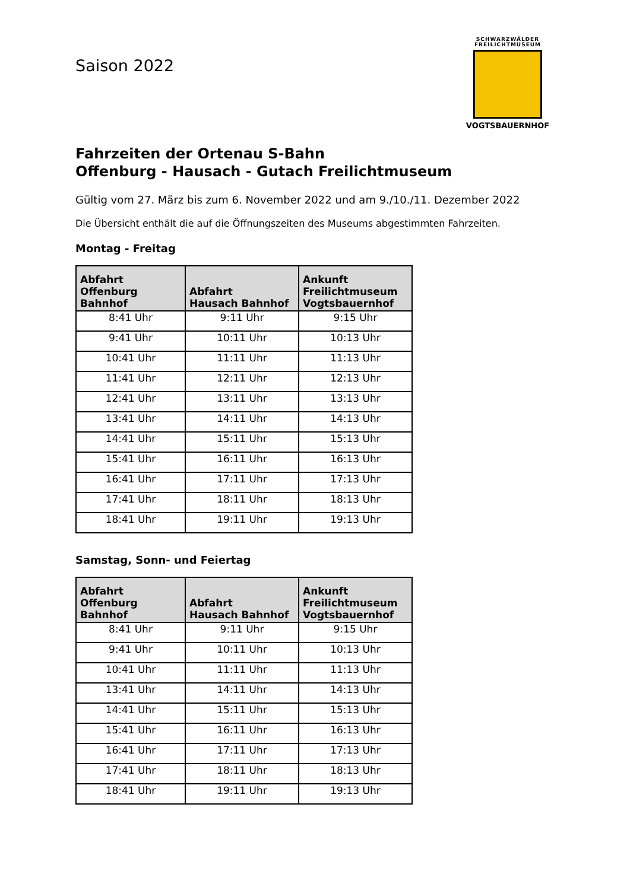SCHWARZWÄLDER
FREILICHTMUSEUM
VOGTSBAUERNHOF
Saison 2022
Fahrzeiten der Ortenau S-Bahn
Offenburg - Hausach - Gutach Freilichtmuseum
Gültig vom 27. März bis zum 6. November 2022 und am 9./10./11. Dezember 2022
Die Übersicht enthält die auf die Öffnungszeiten des Museums abgestimmten Fahrzeiten.
Montag - Freitag
| Abfahrt Offenburg Bahnhof | Abfahrt Hausach Bahnhof | Ankunft Freilichtmuseum Vogtsbauernhof |
| --- | --- | --- |
| 8:41 Uhr | 9:11 Uhr | 9:15 Uhr |
| 9:41 Uhr | 10:11 Uhr | 10:13 Uhr |
| 10:41 Uhr | 11:11 Uhr | 11:13 Uhr |
| 11:41 Uhr | 12:11 Uhr | 12:13 Uhr |
| 12:41 Uhr | 13:11 Uhr | 13:13 Uhr |
| 13:41 Uhr | 14:11 Uhr | 14:13 Uhr |
| 14:41 Uhr | 15:11 Uhr | 15:13 Uhr |
| 15:41 Uhr | 16:11 Uhr | 16:13 Uhr |
| 16:41 Uhr | 17:11 Uhr | 17:13 Uhr |
| 17:41 Uhr | 18:11 Uhr | 18:13 Uhr |
| 18:41 Uhr | 19:11 Uhr | 19:13 Uhr |
Samstag, Sonn- und Feiertag
| Abfahrt Offenburg Bahnhof | Abfahrt Hausach Bahnhof | Ankunft Freilichtmuseum Vogtsbauernhof |
| --- | --- | --- |
| 8:41 Uhr | 9:11 Uhr | 9:15 Uhr |
| 9:41 Uhr | 10:11 Uhr | 10:13 Uhr |
| 10:41 Uhr | 11:11 Uhr | 11:13 Uhr |
| 13:41 Uhr | 14:11 Uhr | 14:13 Uhr |
| 14:41 Uhr | 15:11 Uhr | 15:13 Uhr |
| 15:41 Uhr | 16:11 Uhr | 16:13 Uhr |
| 16:41 Uhr | 17:11 Uhr | 17:13 Uhr |
| 17:41 Uhr | 18:11 Uhr | 18:13 Uhr |
| 18:41 Uhr | 19:11 Uhr | 19:13 Uhr |